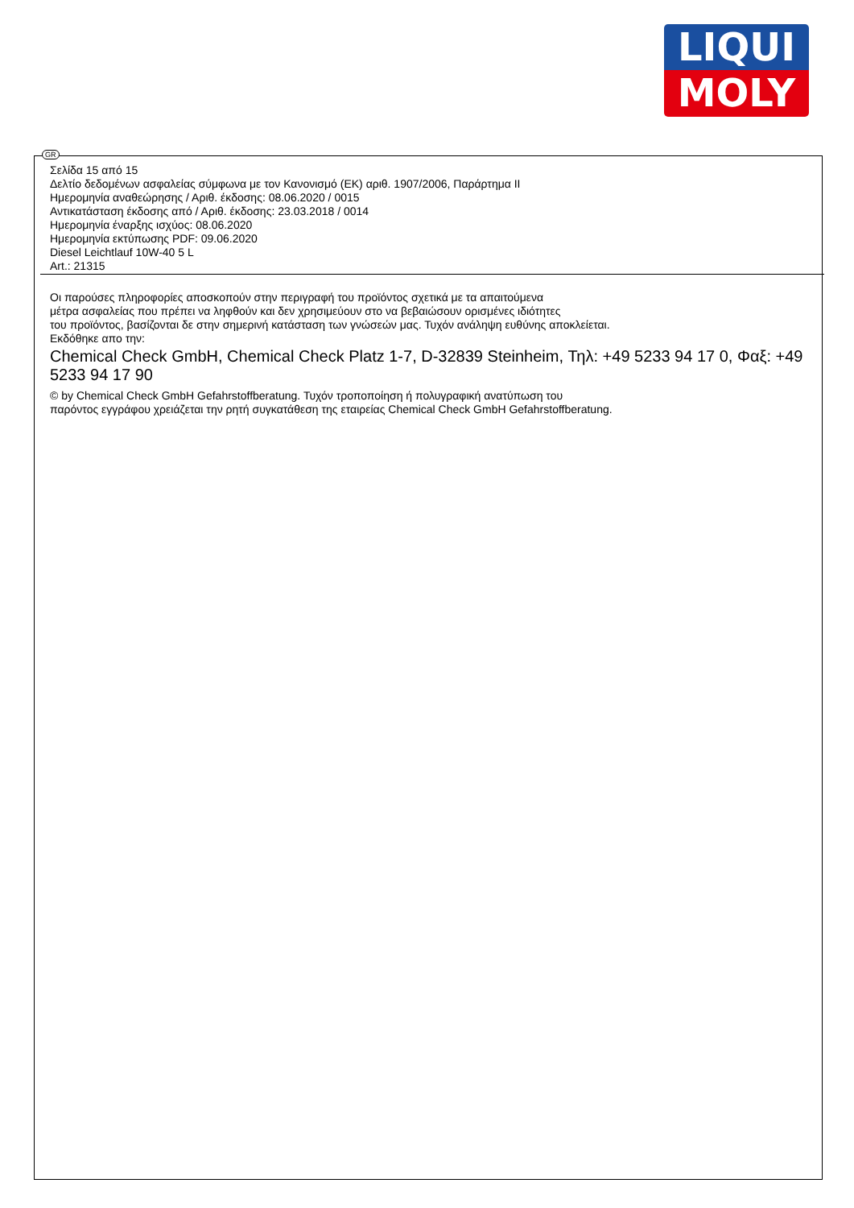LIQUI
MOLY
GR
Σελίδα 15 από 15
Δελτίο δεδομένων ασφαλείας σύμφωνα με τον Κανονισμό (ΕΚ) αριθ. 1907/2006, Παράρτημα II
Ημερομηνία αναθεώρησης / Αριθ. έκδοσης: 08.06.2020 / 0015
Αντικατάσταση έκδοσης από / Αριθ. έκδοσης: 23.03.2018 / 0014
Ημερομηνία έναρξης ισχύος: 08.06.2020
Ημερομηνία εκτύπωσης PDF: 09.06.2020
Diesel Leichtlauf 10W-40 5 L
Art.: 21315
Οι παρούσες πληροφορίες αποσκοπούν στην περιγραφή του προϊόντος σχετικά με τα απαιτούμενα
μέτρα ασφαλείας που πρέπει να ληφθούν και δεν χρησιμεύουν στο να βεβαιώσουν ορισμένες ιδιότητες
του προϊόντος, βασίζονται δε στην σημερινή κατάσταση των γνώσεών μας. Τυχόν ανάληψη ευθύνης αποκλείεται.
Εκδόθηκε απο την:
Chemical Check GmbH, Chemical Check Platz 1-7, D-32839 Steinheim, Τηλ: +49 5233 94 17 0, Φαξ: +49 5233 94 17 90
© by Chemical Check GmbH Gefahrstoffberatung. Τυχόν τροποποίηση ή πολυγραφική ανατύπωση του
παρόντος εγγράφου χρειάζεται την ρητή συγκατάθεση της εταιρείας Chemical Check GmbH Gefahrstoffberatung.